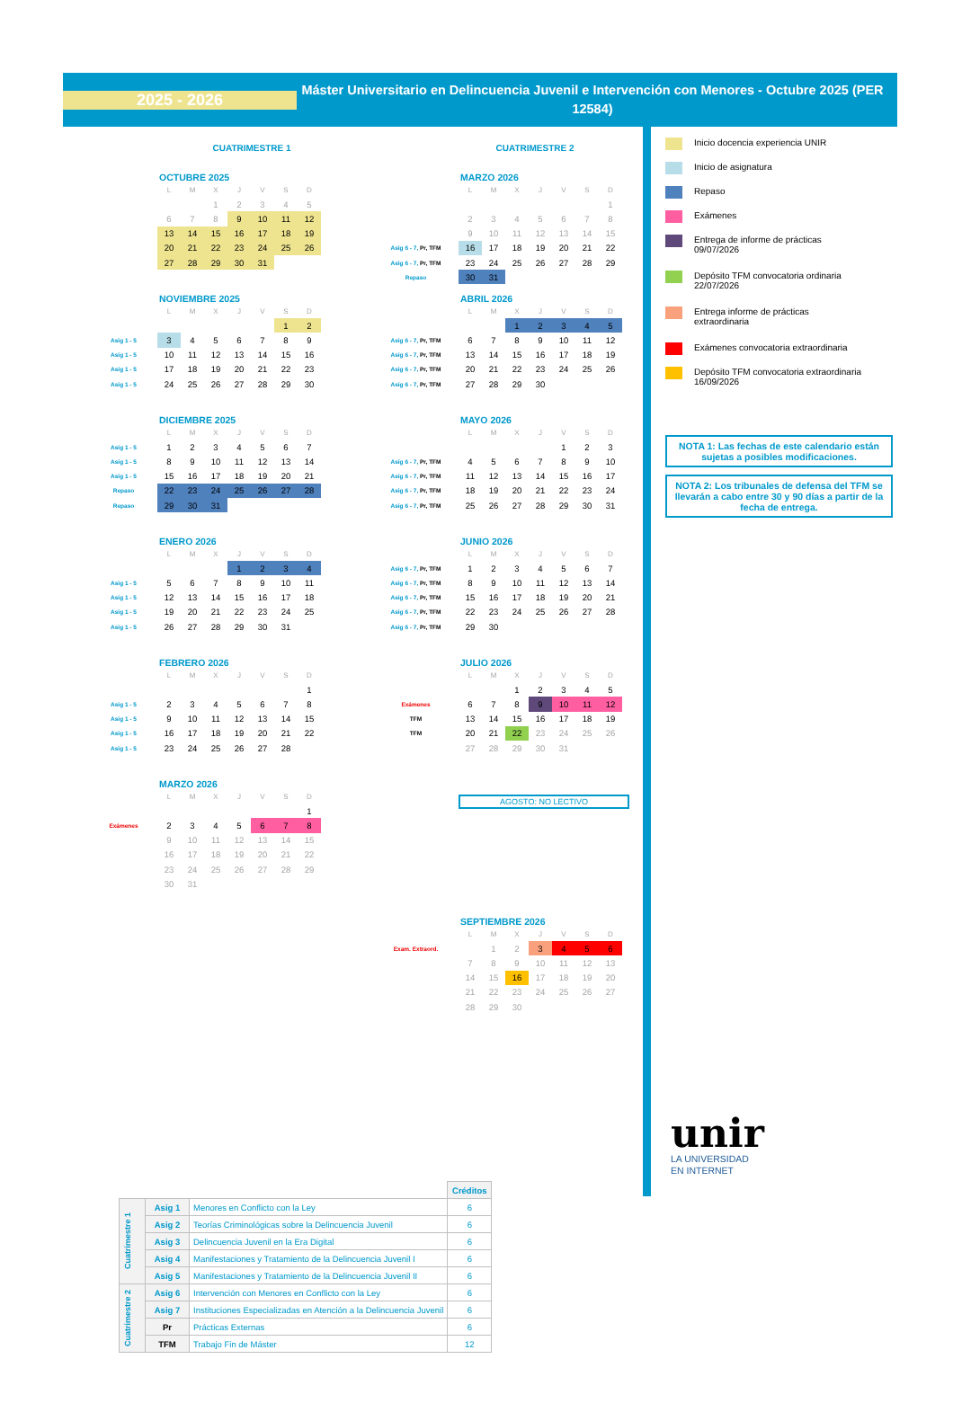2025 - 2026
Máster Universitario en Delincuencia Juvenil e Intervención con Menores - Octubre 2025 (PER 12584)
CUATRIMESTRE 1
OCTUBRE 2025
| | L | M | X | J | V | S | D |
| | | | 1 | 2 | 3 | 4 | 5 |
| | 6 | 7 | 8 | 9 | 10 | 11 | 12 |
| | 13 | 14 | 15 | 16 | 17 | 18 | 19 |
| | 20 | 21 | 22 | 23 | 24 | 25 | 26 |
| | 27 | 28 | 29 | 30 | 31 | | |
NOVIEMBRE 2025
| | L | M | X | J | V | S | D |
| | | | | | | 1 | 2 |
| Asig 1 - 5 | 3 | 4 | 5 | 6 | 7 | 8 | 9 |
| Asig 1 - 5 | 10 | 11 | 12 | 13 | 14 | 15 | 16 |
| Asig 1 - 5 | 17 | 18 | 19 | 20 | 21 | 22 | 23 |
| Asig 1 - 5 | 24 | 25 | 26 | 27 | 28 | 29 | 30 |
DICIEMBRE 2025
| | L | M | X | J | V | S | D |
| Asig 1 - 5 | 1 | 2 | 3 | 4 | 5 | 6 | 7 |
| Asig 1 - 5 | 8 | 9 | 10 | 11 | 12 | 13 | 14 |
| Asig 1 - 5 | 15 | 16 | 17 | 18 | 19 | 20 | 21 |
| Repaso | 22 | 23 | 24 | 25 | 26 | 27 | 28 |
| Repaso | 29 | 30 | 31 | | | | |
ENERO 2026
| | L | M | X | J | V | S | D |
| | | | | 1 | 2 | 3 | 4 |
| Asig 1 - 5 | 5 | 6 | 7 | 8 | 9 | 10 | 11 |
| Asig 1 - 5 | 12 | 13 | 14 | 15 | 16 | 17 | 18 |
| Asig 1 - 5 | 19 | 20 | 21 | 22 | 23 | 24 | 25 |
| Asig 1 - 5 | 26 | 27 | 28 | 29 | 30 | 31 | |
FEBRERO 2026
| | L | M | X | J | V | S | D |
| | | | | | | | 1 |
| Asig 1 - 5 | 2 | 3 | 4 | 5 | 6 | 7 | 8 |
| Asig 1 - 5 | 9 | 10 | 11 | 12 | 13 | 14 | 15 |
| Asig 1 - 5 | 16 | 17 | 18 | 19 | 20 | 21 | 22 |
| Asig 1 - 5 | 23 | 24 | 25 | 26 | 27 | 28 | |
MARZO 2026
| | L | M | X | J | V | S | D |
| | | | | | | | 1 |
| Exámenes | 2 | 3 | 4 | 5 | 6 | 7 | 8 |
| | 9 | 10 | 11 | 12 | 13 | 14 | 15 |
| | 16 | 17 | 18 | 19 | 20 | 21 | 22 |
| | 23 | 24 | 25 | 26 | 27 | 28 | 29 |
| | 30 | 31 | | | | | |
CUATRIMESTRE 2
MARZO 2026
| | L | M | X | J | V | S | D |
| | | | | | | | 1 |
| | 2 | 3 | 4 | 5 | 6 | 7 | 8 |
| | 9 | 10 | 11 | 12 | 13 | 14 | 15 |
| Asig 6 - 7, Pr, TFM | 16 | 17 | 18 | 19 | 20 | 21 | 22 |
| Asig 6 - 7, Pr, TFM | 23 | 24 | 25 | 26 | 27 | 28 | 29 |
| Repaso | 30 | 31 | | | | | |
ABRIL 2026
| | L | M | X | J | V | S | D |
| | | | 1 | 2 | 3 | 4 | 5 |
| Asig 6 - 7, Pr, TFM | 6 | 7 | 8 | 9 | 10 | 11 | 12 |
| Asig 6 - 7, Pr, TFM | 13 | 14 | 15 | 16 | 17 | 18 | 19 |
| Asig 6 - 7, Pr, TFM | 20 | 21 | 22 | 23 | 24 | 25 | 26 |
| Asig 6 - 7, Pr, TFM | 27 | 28 | 29 | 30 | | | |
MAYO 2026
| | L | M | X | J | V | S | D |
| | | | | | 1 | 2 | 3 |
| Asig 6 - 7, Pr, TFM | 4 | 5 | 6 | 7 | 8 | 9 | 10 |
| Asig 6 - 7, Pr, TFM | 11 | 12 | 13 | 14 | 15 | 16 | 17 |
| Asig 6 - 7, Pr, TFM | 18 | 19 | 20 | 21 | 22 | 23 | 24 |
| Asig 6 - 7, Pr, TFM | 25 | 26 | 27 | 28 | 29 | 30 | 31 |
JUNIO 2026
| | L | M | X | J | V | S | D |
| Asig 6 - 7, Pr, TFM | 1 | 2 | 3 | 4 | 5 | 6 | 7 |
| Asig 6 - 7, Pr, TFM | 8 | 9 | 10 | 11 | 12 | 13 | 14 |
| Asig 6 - 7, Pr, TFM | 15 | 16 | 17 | 18 | 19 | 20 | 21 |
| Asig 6 - 7, Pr, TFM | 22 | 23 | 24 | 25 | 26 | 27 | 28 |
| Asig 6 - 7, Pr, TFM | 29 | 30 | | | | | |
JULIO 2026
| | L | M | X | J | V | S | D |
| | | | 1 | 2 | 3 | 4 | 5 |
| Exámenes | 6 | 7 | 8 | 9 | 10 | 11 | 12 |
| TFM | 13 | 14 | 15 | 16 | 17 | 18 | 19 |
| TFM | 20 | 21 | 22 | 23 | 24 | 25 | 26 |
| | 27 | 28 | 29 | 30 | 31 | | |
AGOSTO: NO LECTIVO
SEPTIEMBRE 2026
| | L | M | X | J | V | S | D |
| Exam. Extraord. | | 1 | 2 | 3 | 4 | 5 | 6 |
| | 7 | 8 | 9 | 10 | 11 | 12 | 13 |
| | 14 | 15 | 16 | 17 | 18 | 19 | 20 |
| | 21 | 22 | 23 | 24 | 25 | 26 | 27 |
| | 28 | 29 | 30 | | | | |
| | | | Créditos |
| Cuatrimestre 1 | Asig 1 | Menores en Conflicto con la Ley | 6 |
| | Asig 2 | Teorías Criminológicas sobre la Delincuencia Juvenil | 6 |
| | Asig 3 | Delincuencia Juvenil en la Era Digital | 6 |
| | Asig 4 | Manifestaciones y Tratamiento de la Delincuencia Juvenil I | 6 |
| | Asig 5 | Manifestaciones y Tratamiento de la Delincuencia Juvenil II | 6 |
| Cuatrimestre 2 | Asig 6 | Intervención con Menores en Conflicto con la Ley | 6 |
| | Asig 7 | Instituciones Especializadas en Atención a la Delincuencia Juvenil | 6 |
| | Pr | Prácticas Externas | 6 |
| | TFM | Trabajo Fin de Máster | 12 |
Inicio docencia experiencia UNIR
Inicio de asignatura
Repaso
Exámenes
Entrega de informe de prácticas
09/07/2026
Depósito TFM convocatoria ordinaria
22/07/2026
Entrega informe de prácticas
extraordinaria
Exámenes convocatoria extraordinaria
Depósito TFM convocatoria extraordinaria
16/09/2026
NOTA 1: Las fechas de este calendario están sujetas a posibles modificaciones.
NOTA 2: Los tribunales de defensa del TFM se llevarán a cabo entre 30 y 90 días a partir de la fecha de entrega.
unir
LA UNIVERSIDAD
EN INTERNET